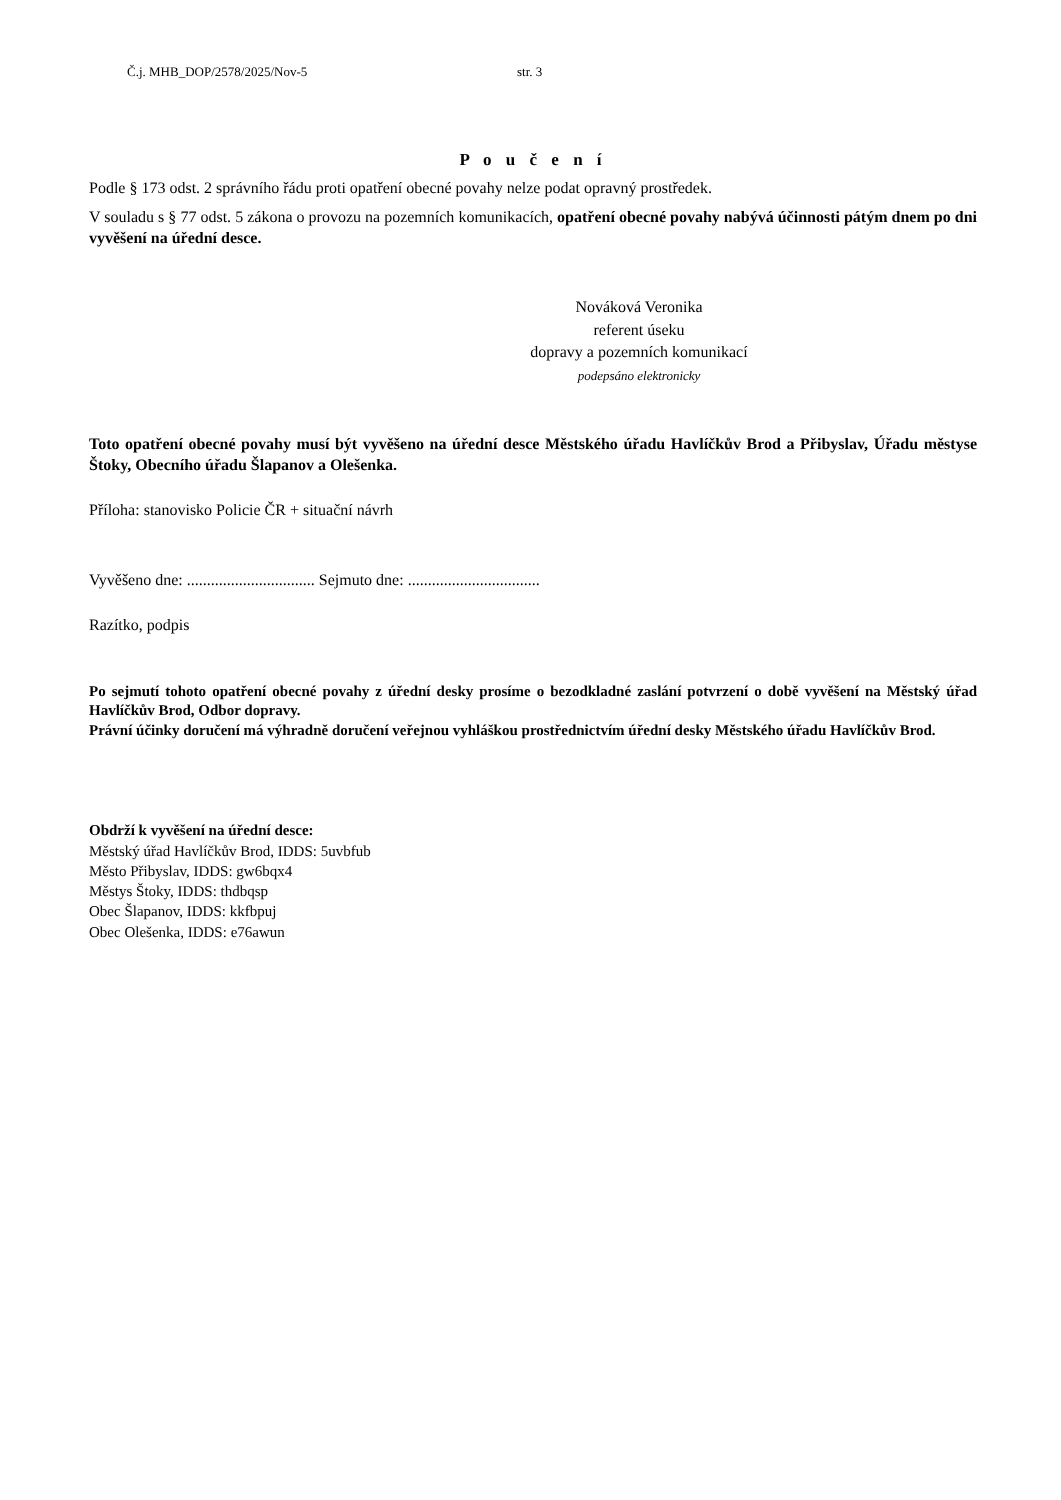Č.j. MHB_DOP/2578/2025/Nov-5 str. 3
P o u č e n í
Podle § 173 odst. 2 správního řádu proti opatření obecné povahy nelze podat opravný prostředek.
V souladu s § 77 odst. 5 zákona o provozu na pozemních komunikacích, opatření obecné povahy nabývá účinnosti pátým dnem po dni vyvěšení na úřední desce.
Nováková Veronika
referent úseku
dopravy a pozemních komunikací
podepsáno elektronicky
Toto opatření obecné povahy musí být vyvěšeno na úřední desce Městského úřadu Havlíčkův Brod a Přibyslav, Úřadu městyse Štoky, Obecního úřadu Šlapanov a Olešenka.
Příloha: stanovisko Policie ČR + situační návrh
Vyvěšeno dne: ................................ Sejmuto dne: .................................
Razítko, podpis
Po sejmutí tohoto opatření obecné povahy z úřední desky prosíme o bezodkladné zaslání potvrzení o době vyvěšení na Městský úřad Havlíčkův Brod, Odbor dopravy.
Právní účinky doručení má výhradně doručení veřejnou vyhláškou prostřednictvím úřední desky Městského úřadu Havlíčkův Brod.
Obdrží k vyvěšení na úřední desce:
Městský úřad Havlíčkův Brod, IDDS: 5uvbfub
Město Přibyslav, IDDS: gw6bqx4
Městys Štoky, IDDS: thdbqsp
Obec Šlapanov, IDDS: kkfbpuj
Obec Olešenka, IDDS: e76awun